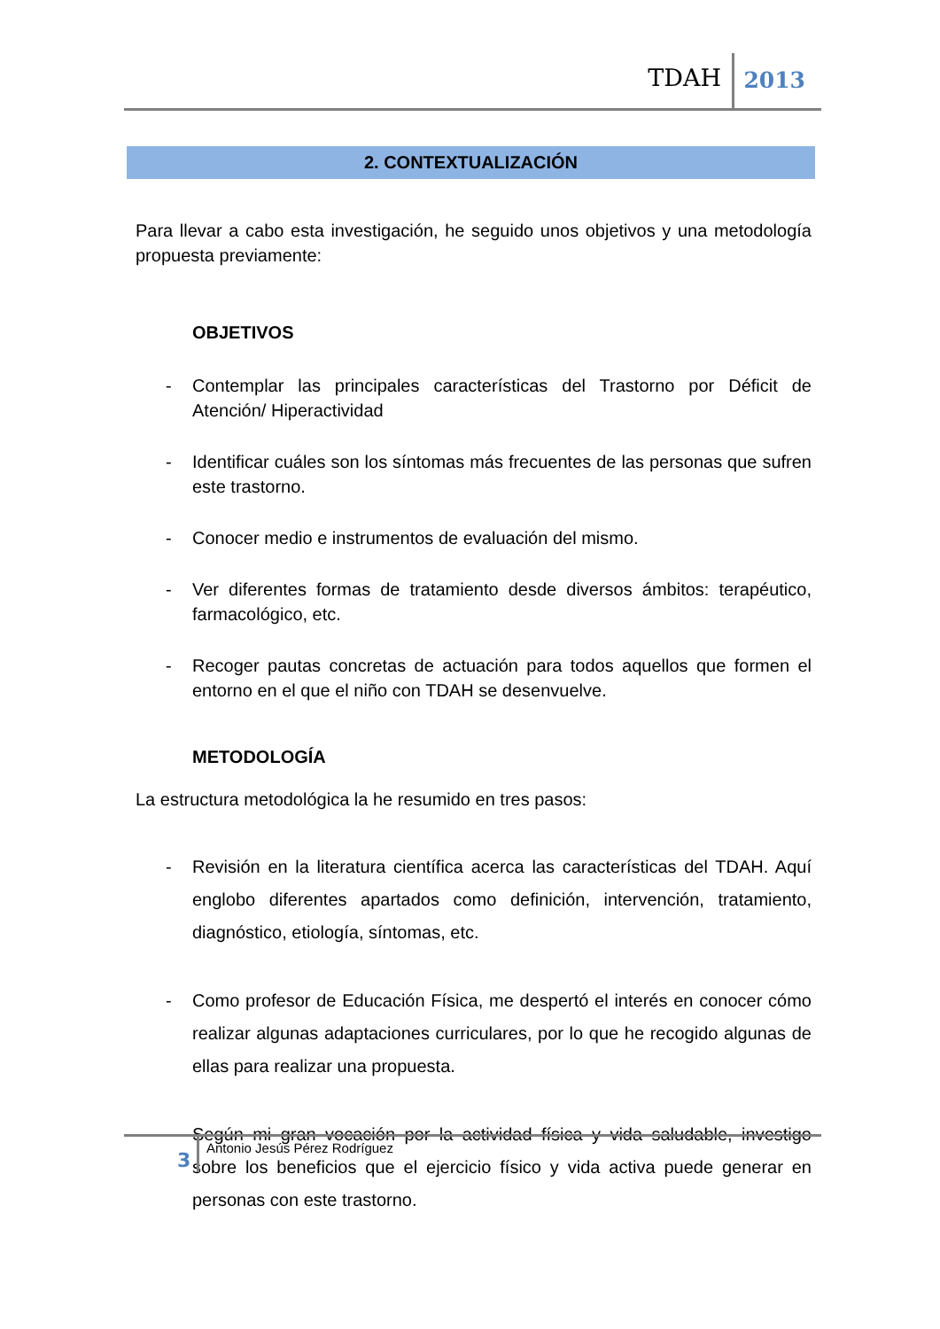TDAH 2013
2. CONTEXTUALIZACIÓN
Para llevar a cabo esta investigación, he seguido unos objetivos y una metodología propuesta previamente:
OBJETIVOS
- Contemplar las principales características del Trastorno por Déficit de Atención/ Hiperactividad
- Identificar cuáles son los síntomas más frecuentes de las personas que sufren este trastorno.
- Conocer medio e instrumentos de evaluación del mismo.
- Ver diferentes formas de tratamiento desde diversos ámbitos: terapéutico, farmacológico, etc.
- Recoger pautas concretas de actuación para todos aquellos que formen el entorno en el que el niño con TDAH se desenvuelve.
METODOLOGÍA
La estructura metodológica la he resumido en tres pasos:
- Revisión en la literatura científica acerca las características del TDAH. Aquí englobo diferentes apartados como definición, intervención, tratamiento, diagnóstico, etiología, síntomas, etc.
- Como profesor de Educación Física, me despertó el interés en conocer cómo realizar algunas adaptaciones curriculares, por lo que he recogido algunas de ellas para realizar una propuesta.
- Según mi gran vocación por la actividad física y vida saludable, investigo sobre los beneficios que el ejercicio físico y vida activa puede generar en personas con este trastorno.
3
Antonio Jesús Pérez Rodríguez